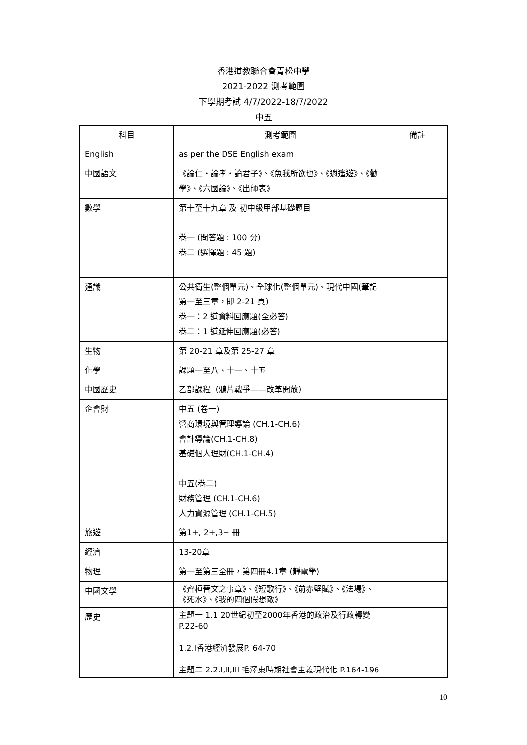香港道教聯合會青松中學
2021-2022 測考範圍
下學期考試 4/7/2022-18/7/2022
中五
| 科目 | 測考範圍 | 備註 |
| --- | --- | --- |
| English | as per the DSE English exam | |
| 中國語文 | 《論仁・論孝・論君子》、《魚我所欲也》、《逍遙遊》、《勸學》、《六國論》、《出師表》 | |
| 數學 | 第十至十九章 及 初中級甲部基礎題目 卷一 (問答題 : 100 分) 卷二 (選擇題 : 45 題) | |
| 通識 | 公共衛生(整個單元)、全球化(整個單元)、現代中國(筆記第一至三章，即 2-21 頁) 卷一：2 道資料回應題(全必答) 卷二：1 道延伸回應題(必答) | |
| 生物 | 第 20-21 章及第 25-27 章 | |
| 化學 | 課題一至八、十一、十五 | |
| 中國歷史 | 乙部課程（鴉片戰爭——改革開放） | |
| 企會財 | 中五 (卷一) 營商環境與管理導論 (CH.1-CH.6) 會計導論(CH.1-CH.8) 基礎個人理財(CH.1-CH.4) 中五(卷二) 財務管理 (CH.1-CH.6) 人力資源管理 (CH.1-CH.5) | |
| 旅遊 | 第1+, 2+,3+ 冊 | |
| 經濟 | 13-20章 | |
| 物理 | 第一至第三全冊，第四冊4.1章 (靜電學) | |
| 中國文學 | 《齊桓晉文之事章》、《短歌行》、《前赤壁賦》、《法場》、《死水》、《我的四個假想敵》 | |
| 歷史 | 主題一 1.1 20世紀初至2000年香港的政治及行政轉變 P.22-60 1.2.I香港經濟發展P. 64-70 主題二 2.2.I,II,III 毛澤東時期社會主義現代化 P.164-196 | |
10